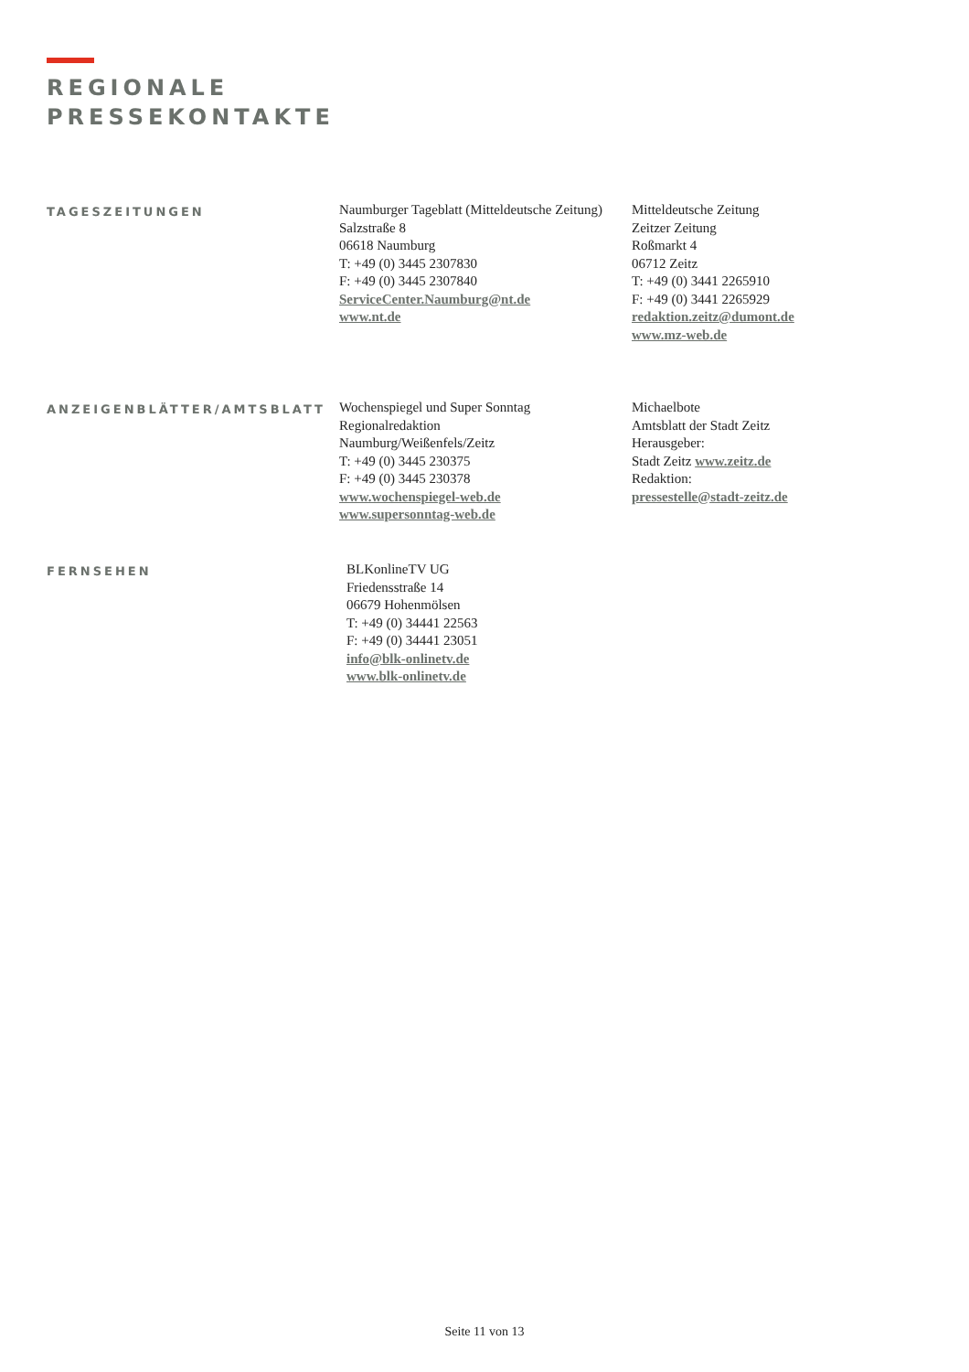REGIONALE
PRESSEKONTAKTE
TAGESZEITUNGEN
Naumburger Tageblatt (Mitteldeutsche Zeitung)
Salzstraße 8
06618 Naumburg
T: +49 (0) 3445 2307830
F: +49 (0) 3445 2307840
ServiceCenter.Naumburg@nt.de
www.nt.de
Mitteldeutsche Zeitung
Zeitzer Zeitung
Roßmarkt 4
06712 Zeitz
T: +49 (0) 3441 2265910
F: +49 (0) 3441 2265929
redaktion.zeitz@dumont.de
www.mz-web.de
ANZEIGENBLÄTTER/AMTSBLATT
Wochenspiegel und Super Sonntag
Regionalredaktion
Naumburg/Weißenfels/Zeitz
T: +49 (0) 3445 230375
F: +49 (0) 3445 230378
www.wochenspiegel-web.de
www.supersonntag-web.de
Michaelbote
Amtsblatt der Stadt Zeitz
Herausgeber:
Stadt Zeitz www.zeitz.de
Redaktion:
pressestelle@stadt-zeitz.de
FERNSEHEN
BLKonlineTV UG
Friedensstraße 14
06679 Hohenmölsen
T: +49 (0) 34441 22563
F: +49 (0) 34441 23051
info@blk-onlinetv.de
www.blk-onlinetv.de
Seite 11 von 13